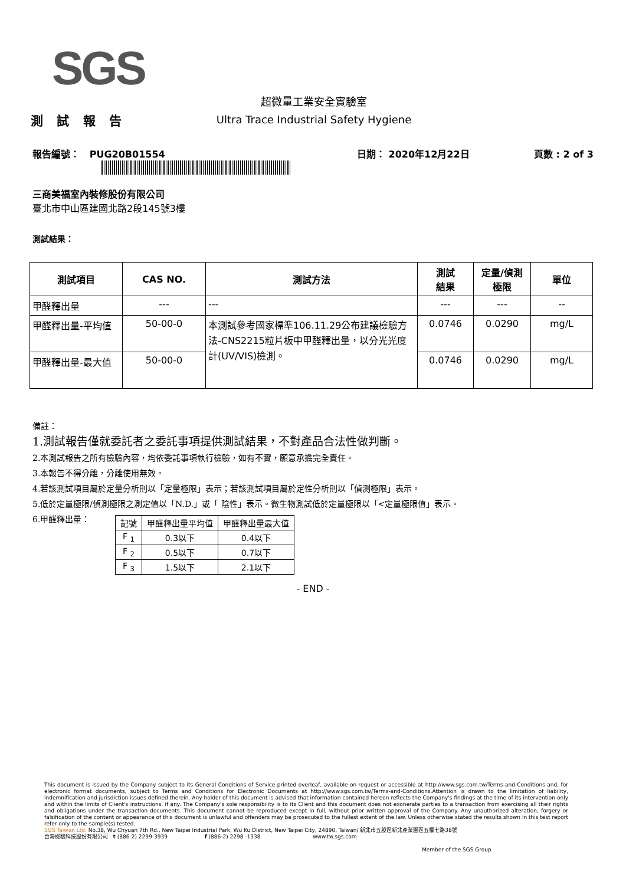SGS
測 試 報 告
超微量工業安全實驗室
Ultra Trace Industrial Safety Hygiene
報告編號： PUG20B01554 日期： 2020年12月22日 頁數 : 2 of 3
三商美福室內裝修股份有限公司
臺北市中山區建國北路2段145號3樓
測試結果：
| 測試項目 | CAS NO. | 測試方法 | 測試 結果 | 定量/偵測 極限 | 單位 |
| --- | --- | --- | --- | --- | --- |
| 甲醛釋出量 | --- | --- | --- | --- | -- |
| 甲醛釋出量-平均值 | 50-00-0 | 本測試參考國家標準106.11.29公布建議檢驗方法-CNS2215粒片板中甲醛釋出量，以分光光度計(UV/VIS)檢測。 | 0.0746 | 0.0290 | mg/L |
| 甲醛釋出量-最大值 | 50-00-0 | | 0.0746 | 0.0290 | mg/L |
備註：
1.測試報告僅就委託者之委託事項提供測試結果，不對產品合法性做判斷。
2.本測試報告之所有檢驗內容，均依委託事項執行檢驗，如有不實，願意承擔完全責任。
3.本報告不得分離，分離使用無效。
4.若該測試項目屬於定量分析則以「定量極限」表示；若該測試項目屬於定性分析則以「偵測極限」表示。
5.低於定量極限/偵測極限之測定值以「N.D.」或「 陰性」表示。微生物測試低於定量極限以「<定量極限值」表示。
6.甲醛釋出量：
| 記號 | 甲醛釋出量平均值 | 甲醛釋出量最大值 |
| --- | --- | --- |
| F <sub>1</sub> | 0.3以下 | 0.4以下 |
| F <sub>2</sub> | 0.5以下 | 0.7以下 |
| F <sub>3</sub> | 1.5以下 | 2.1以下 |
- END -
This document is issued by the Company subject to its General Conditions of Service printed overleaf, available on request or accessible at http://www.sgs.com.tw/Terms-and-Conditions and, for electronic format documents, subject to Terms and Conditions for Electronic Documents at http://www.sgs.com.tw/Terms-and-Conditions.Attention is drawn to the limitation of liability, indemnification and jurisdiction issues defined therein. Any holder of this document is advised that information contained hereon reflects the Company's findings at the time of its intervention only and within the limits of Client's instructions, if any. The Company's sole responsibility is to its Client and this document does not exonerate parties to a transaction from exercising all their rights and obligations under the transaction documents. This document cannot be reproduced except in full, without prior written approval of the Company. Any unauthorized alteration, forgery or falsification of the content or appearance of this document is unlawful and offenders may be prosecuted to the fullest extent of the law. Unless otherwise stated the results shown in this test report refer only to the sample(s) tested.
SGS Taiwan Ltd. No.38, Wu Chyuan 7th Rd., New Taipei Industrial Park, Wu Ku District, New Taipei City, 24890, Taiwan/ 新北市五股區新北產業園區五權七路38號
台灣檢驗科技股份有限公司 t (886-2) 2299-3939 f (886-2) 2298 -1338 www.tw.sgs.com
Member of the SGS Group